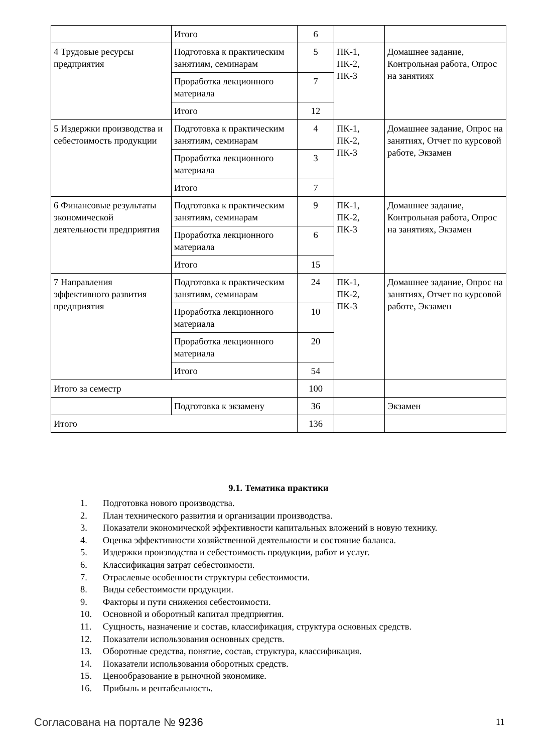| | Итого | 6 | | |
| 4 Трудовые ресурсы предприятия | Подготовка к практическим занятиям, семинарам | 5 | ПК-1, ПК-2, ПК-3 | Домашнее задание, Контрольная работа, Опрос на занятиях |
| | Проработка лекционного материала | 7 | | |
| | Итого | 12 | | |
| 5 Издержки производства и себестоимость продукции | Подготовка к практическим занятиям, семинарам | 4 | ПК-1, ПК-2, ПК-3 | Домашнее задание, Опрос на занятиях, Отчет по курсовой работе, Экзамен |
| | Проработка лекционного материала | 3 | | |
| | Итого | 7 | | |
| 6 Финансовые результаты экономической деятельности предприятия | Подготовка к практическим занятиям, семинарам | 9 | ПК-1, ПК-2, ПК-3 | Домашнее задание, Контрольная работа, Опрос на занятиях, Экзамен |
| | Проработка лекционного материала | 6 | | |
| | Итого | 15 | | |
| 7 Направления эффективного развития предприятия | Подготовка к практическим занятиям, семинарам | 24 | ПК-1, ПК-2, ПК-3 | Домашнее задание, Опрос на занятиях, Отчет по курсовой работе, Экзамен |
| | Проработка лекционного материала | 10 | | |
| | Проработка лекционного материала | 20 | | |
| | Итого | 54 | | |
| Итого за семестр | | 100 | | |
| | Подготовка к экзамену | 36 | | Экзамен |
| Итого | | 136 | | |
9.1. Тематика практики
1. Подготовка нового производства.
2. План технического развития и организации производства.
3. Показатели экономической эффективности капитальных вложений в новую технику.
4. Оценка эффективности хозяйственной деятельности и состояние баланса.
5. Издержки производства и себестоимость продукции, работ и услуг.
6. Классификация затрат себестоимости.
7. Отраслевые особенности структуры себестоимости.
8. Виды себестоимости продукции.
9. Факторы и пути снижения себестоимости.
10. Основной и оборотный капитал предприятия.
11. Сущность, назначение и состав, классификация, структура основных средств.
12. Показатели использования основных средств.
13. Оборотные средства, понятие, состав, структура, классификация.
14. Показатели использования оборотных средств.
15. Ценообразование в рыночной экономике.
16. Прибыль и рентабельность.
Согласована на портале № 9236 11